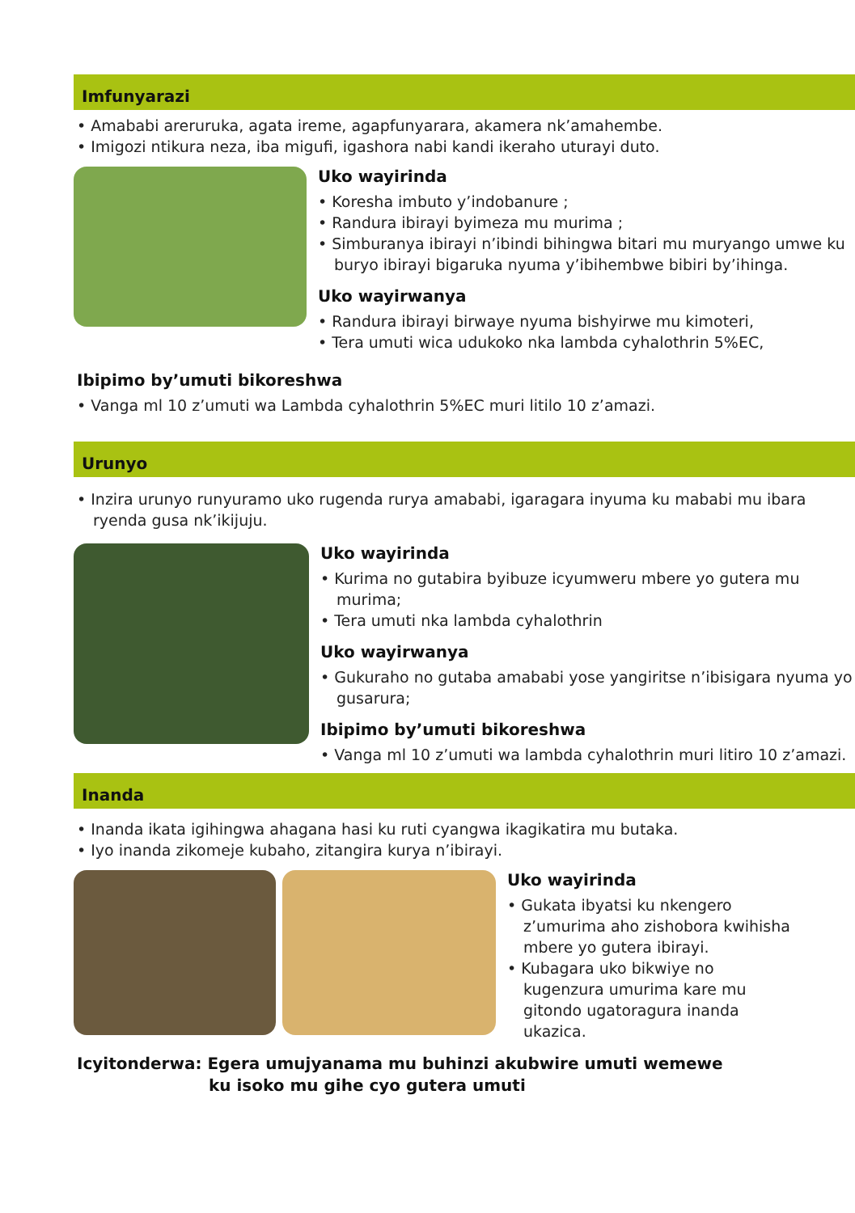Imfunyarazi
• Amababi areruruka, agata ireme, agapfunyarara, akamera nk’amahembe.
• Imigozi ntikura neza, iba migufi, igashora nabi kandi ikeraho uturayi duto.
Uko wayirinda
• Koresha imbuto y’indobanure ;
• Randura ibirayi byimeza mu murima ;
• Simburanya ibirayi n’ibindi bihingwa bitari mu muryango umwe ku buryo ibirayi bigaruka nyuma y’ibihembwe bibiri by’ihinga.
Uko wayirwanya
• Randura ibirayi birwaye nyuma bishyirwe mu kimoteri,
• Tera umuti wica udukoko nka lambda cyhalothrin 5%EC,
Ibipimo by’umuti bikoreshwa
• Vanga ml 10 z’umuti wa Lambda cyhalothrin 5%EC muri litilo 10 z’amazi.
Urunyo
• Inzira urunyo runyuramo uko rugenda rurya amababi, igaragara inyuma ku mababi mu ibara ryenda gusa nk’ikijuju.
Uko wayirinda
• Kurima no gutabira byibuze icyumweru mbere yo gutera mu murima;
• Tera umuti nka lambda cyhalothrin
Uko wayirwanya
• Gukuraho no gutaba amababi yose yangiritse n’ibisigara nyuma yo gusarura;
Ibipimo by’umuti bikoreshwa
• Vanga ml 10 z’umuti wa lambda cyhalothrin muri litiro 10 z’amazi.
Inanda
• Inanda ikata igihingwa ahagana hasi ku ruti cyangwa ikagikatira mu butaka.
• Iyo inanda zikomeje kubaho, zitangira kurya n’ibirayi.
Uko wayirinda
• Gukata ibyatsi ku nkengero z’umurima aho zishobora kwihisha mbere yo gutera ibirayi.
• Kubagara uko bikwiye no kugenzura umurima kare mu gitondo ugatoragura inanda ukazica.
Icyitonderwa: Egera umujyanama mu buhinzi akubwire umuti wemewe
ku isoko mu gihe cyo gutera umuti